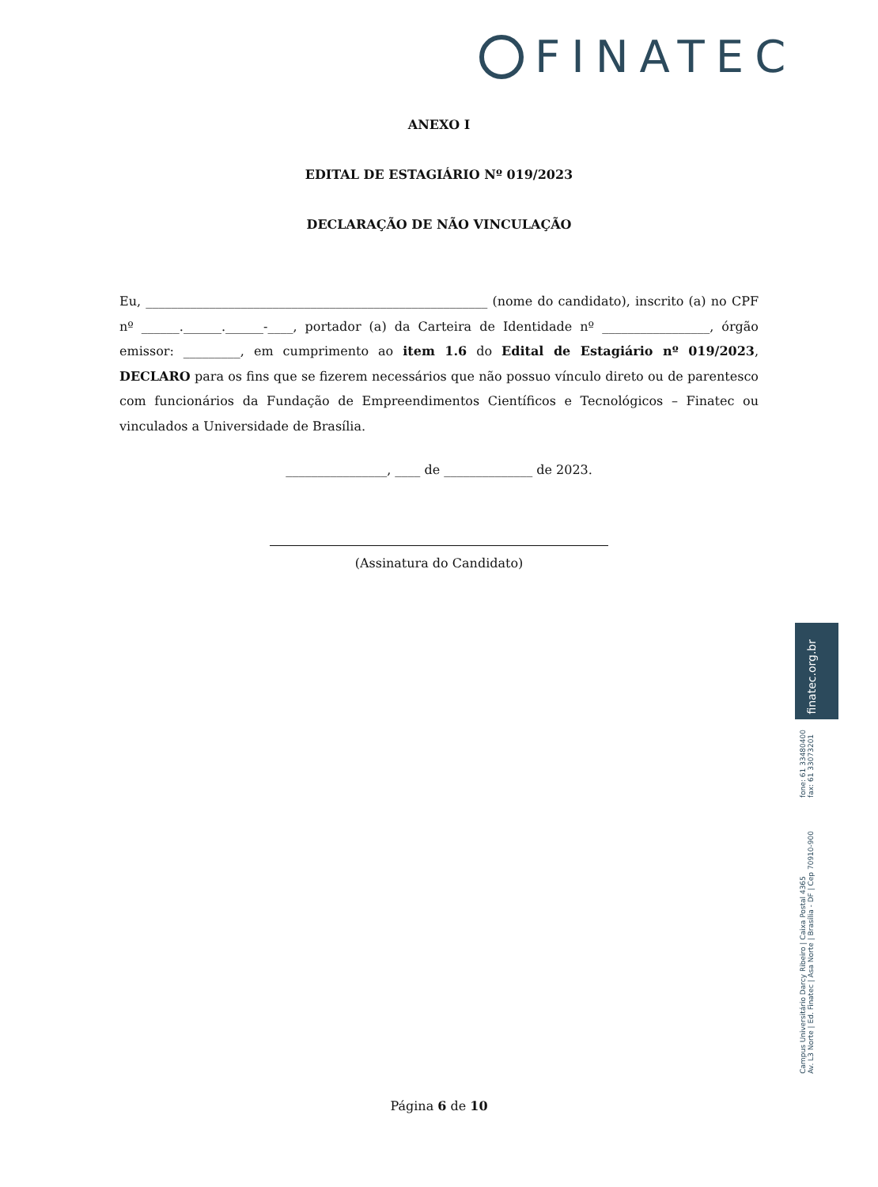FINATEC
ANEXO I
EDITAL DE ESTAGIÁRIO Nº 019/2023
DECLARAÇÃO DE NÃO VINCULAÇÃO
Eu, ______________________________________________________ (nome do candidato), inscrito (a) no CPF nº ______.______.______-____, portador (a) da Carteira de Identidade nº _________________, órgão emissor: _________, em cumprimento ao item 1.6 do Edital de Estagiário nº 019/2023, DECLARO para os fins que se fizerem necessários que não possuo vínculo direto ou de parentesco com funcionários da Fundação de Empreendimentos Científicos e Tecnológicos – Finatec ou vinculados a Universidade de Brasília.
________________, ____ de ______________ de 2023.
(Assinatura do Candidato)
finatec.org.br
fone: 61 33480400
fax: 61 33073201
Campus Universitário Darcy Ribeiro | Caixa Postal 4365
Av. L3 Norte | Ed. Finatec | Asa Norte | Brasília - DF | Cep 70910-900
Página 6 de 10